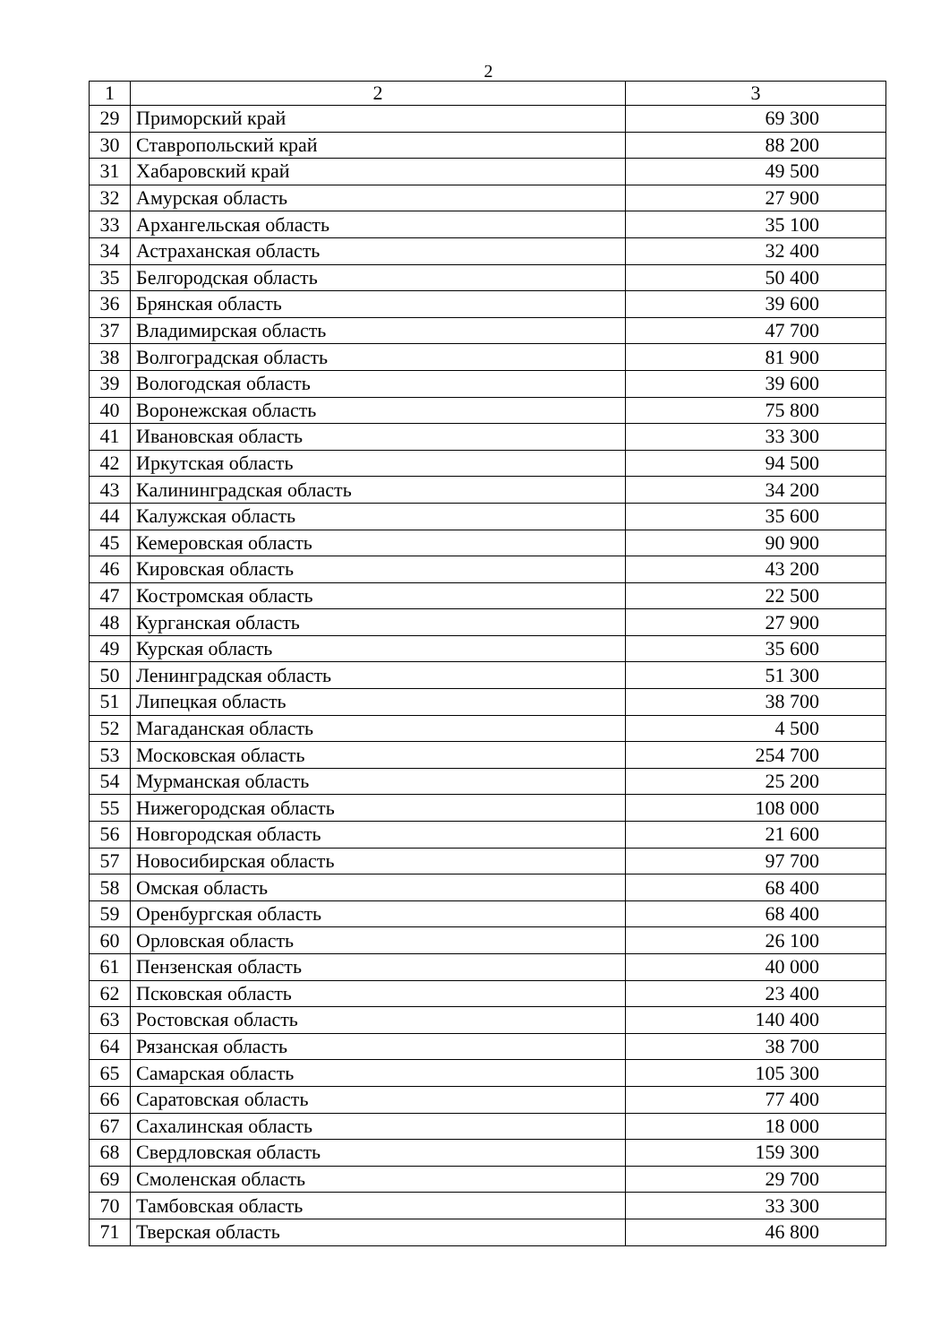2
| 1 | 2 | 3 |
| --- | --- | --- |
| 29 | Приморский край | 69 300 |
| 30 | Ставропольский край | 88 200 |
| 31 | Хабаровский край | 49 500 |
| 32 | Амурская область | 27 900 |
| 33 | Архангельская область | 35 100 |
| 34 | Астраханская область | 32 400 |
| 35 | Белгородская область | 50 400 |
| 36 | Брянская область | 39 600 |
| 37 | Владимирская область | 47 700 |
| 38 | Волгоградская область | 81 900 |
| 39 | Вологодская область | 39 600 |
| 40 | Воронежская область | 75 800 |
| 41 | Ивановская область | 33 300 |
| 42 | Иркутская область | 94 500 |
| 43 | Калининградская область | 34 200 |
| 44 | Калужская область | 35 600 |
| 45 | Кемеровская область | 90 900 |
| 46 | Кировская область | 43 200 |
| 47 | Костромская область | 22 500 |
| 48 | Курганская область | 27 900 |
| 49 | Курская область | 35 600 |
| 50 | Ленинградская область | 51 300 |
| 51 | Липецкая область | 38 700 |
| 52 | Магаданская область | 4 500 |
| 53 | Московская область | 254 700 |
| 54 | Мурманская область | 25 200 |
| 55 | Нижегородская область | 108 000 |
| 56 | Новгородская область | 21 600 |
| 57 | Новосибирская область | 97 700 |
| 58 | Омская область | 68 400 |
| 59 | Оренбургская область | 68 400 |
| 60 | Орловская область | 26 100 |
| 61 | Пензенская область | 40 000 |
| 62 | Псковская область | 23 400 |
| 63 | Ростовская область | 140 400 |
| 64 | Рязанская область | 38 700 |
| 65 | Самарская область | 105 300 |
| 66 | Саратовская область | 77 400 |
| 67 | Сахалинская область | 18 000 |
| 68 | Свердловская область | 159 300 |
| 69 | Смоленская область | 29 700 |
| 70 | Тамбовская область | 33 300 |
| 71 | Тверская область | 46 800 |